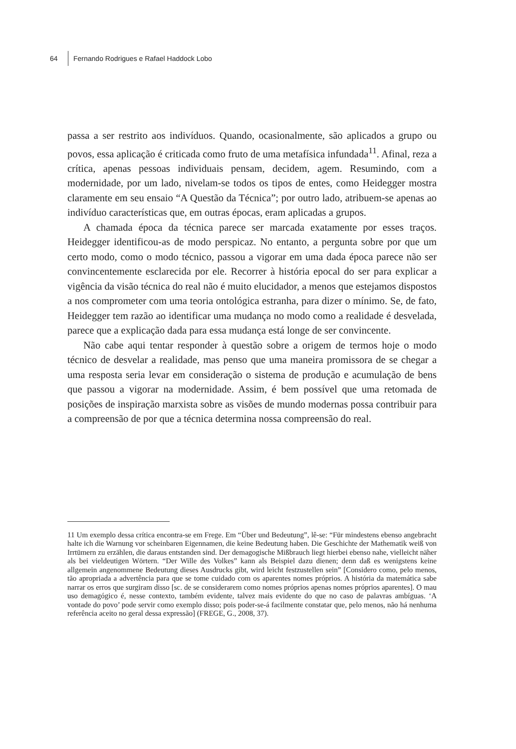64 Fernando Rodrigues e Rafael Haddock Lobo
passa a ser restrito aos indivíduos. Quando, ocasionalmente, são aplicados a grupo ou povos, essa aplicação é criticada como fruto de uma metafísica infundada<sup>11</sup>. Afinal, reza a crítica, apenas pessoas individuais pensam, decidem, agem. Resumindo, com a modernidade, por um lado, nivelam-se todos os tipos de entes, como Heidegger mostra claramente em seu ensaio “A Questão da Técnica”; por outro lado, atribuem-se apenas ao indivíduo características que, em outras épocas, eram aplicadas a grupos.
A chamada época da técnica parece ser marcada exatamente por esses traços. Heidegger identificou-as de modo perspicaz. No entanto, a pergunta sobre por que um certo modo, como o modo técnico, passou a vigorar em uma dada época parece não ser convincentemente esclarecida por ele. Recorrer à história epocal do ser para explicar a vigência da visão técnica do real não é muito elucidador, a menos que estejamos dispostos a nos comprometer com uma teoria ontológica estranha, para dizer o mínimo. Se, de fato, Heidegger tem razão ao identificar uma mudança no modo como a realidade é desvelada, parece que a explicação dada para essa mudança está longe de ser convincente.
Não cabe aqui tentar responder à questão sobre a origem de termos hoje o modo técnico de desvelar a realidade, mas penso que uma maneira promissora de se chegar a uma resposta seria levar em consideração o sistema de produção e acumulação de bens que passou a vigorar na modernidade. Assim, é bem possível que uma retomada de posições de inspiração marxista sobre as visões de mundo modernas possa contribuir para a compreensão de por que a técnica determina nossa compreensão do real.
11 Um exemplo dessa crítica encontra-se em Frege. Em “Über und Bedeutung”, lê-se: “Für mindestens ebenso angebracht halte ich die Warnung vor scheinbaren Eigennamen, die keine Bedeutung haben. Die Geschichte der Mathematik weiß von Irrtümern zu erzählen, die daraus entstanden sind. Der demagogische Mißbrauch liegt hierbei ebenso nahe, vielleicht näher als bei vieldeutigen Wörtern. “Der Wille des Volkes” kann als Beispiel dazu dienen; denn daß es wenigstens keine allgemein angenommene Bedeutung dieses Ausdrucks gibt, wird leicht festzustellen sein” [Considero como, pelo menos, tão apropriada a advertência para que se tome cuidado com os aparentes nomes próprios. A história da matemática sabe narrar os erros que surgiram disso [sc. de se considerarem como nomes próprios apenas nomes próprios aparentes]. O mau uso demagógico é, nesse contexto, também evidente, talvez mais evidente do que no caso de palavras ambíguas. ‘A vontade do povo’ pode servir como exemplo disso; pois poder-se-á facilmente constatar que, pelo menos, não há nenhuma referência aceito no geral dessa expressão] (FREGE, G., 2008, 37).